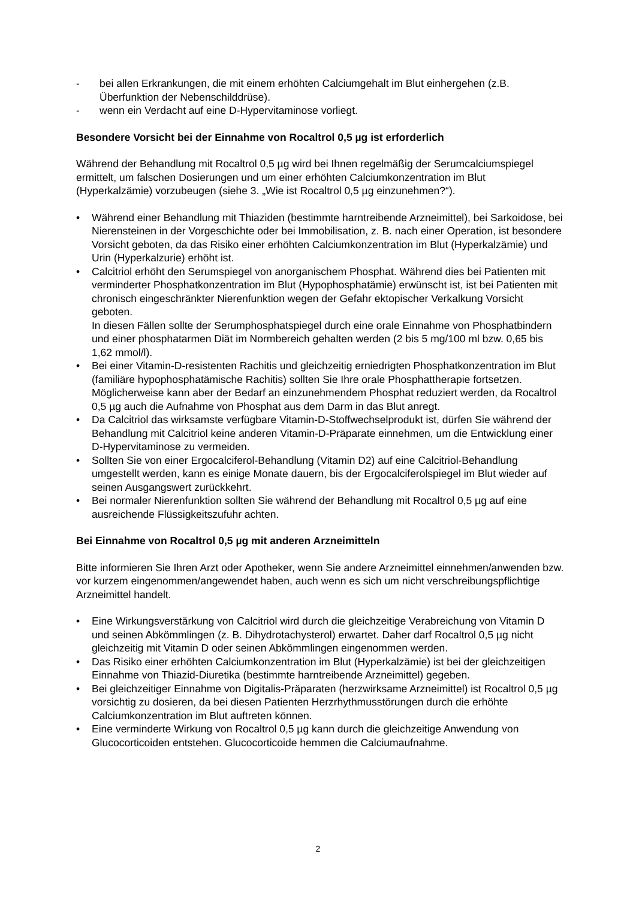- bei allen Erkrankungen, die mit einem erhöhten Calciumgehalt im Blut einhergehen (z.B. Überfunktion der Nebenschilddrüse).
- wenn ein Verdacht auf eine D-Hypervitaminose vorliegt.
Besondere Vorsicht bei der Einnahme von Rocaltrol 0,5 µg ist erforderlich
Während der Behandlung mit Rocaltrol 0,5 µg wird bei Ihnen regelmäßig der Serumcalciumspiegel ermittelt, um falschen Dosierungen und um einer erhöhten Calciumkonzentration im Blut (Hyperkalzämie) vorzubeugen (siehe 3. „Wie ist Rocaltrol 0,5 µg einzunehmen?“).
• Während einer Behandlung mit Thiaziden (bestimmte harntreibende Arzneimittel), bei Sarkoidose, bei Nierensteinen in der Vorgeschichte oder bei Immobilisation, z. B. nach einer Operation, ist besondere Vorsicht geboten, da das Risiko einer erhöhten Calciumkonzentration im Blut (Hyperkalzämie) und Urin (Hyperkalzurie) erhöht ist.
• Calcitriol erhöht den Serumspiegel von anorganischem Phosphat. Während dies bei Patienten mit verminderter Phosphatkonzentration im Blut (Hypophosphatämie) erwünscht ist, ist bei Patienten mit chronisch eingeschränkter Nierenfunktion wegen der Gefahr ektopischer Verkalkung Vorsicht geboten.
In diesen Fällen sollte der Serumphosphatspiegel durch eine orale Einnahme von Phosphatbindern und einer phosphatarmen Diät im Normbereich gehalten werden (2 bis 5 mg/100 ml bzw. 0,65 bis 1,62 mmol/l).
• Bei einer Vitamin-D-resistenten Rachitis und gleichzeitig erniedrigten Phosphatkonzentration im Blut (familiäre hypophosphatämische Rachitis) sollten Sie Ihre orale Phosphattherapie fortsetzen. Möglicherweise kann aber der Bedarf an einzunehmendem Phosphat reduziert werden, da Rocaltrol 0,5 µg auch die Aufnahme von Phosphat aus dem Darm in das Blut anregt.
• Da Calcitriol das wirksamste verfügbare Vitamin-D-Stoffwechselprodukt ist, dürfen Sie während der Behandlung mit Calcitriol keine anderen Vitamin-D-Präparate einnehmen, um die Entwicklung einer D-Hypervitaminose zu vermeiden.
• Sollten Sie von einer Ergocalciferol-Behandlung (Vitamin D2) auf eine Calcitriol-Behandlung umgestellt werden, kann es einige Monate dauern, bis der Ergocalciferolspiegel im Blut wieder auf seinen Ausgangswert zurückkehrt.
• Bei normaler Nierenfunktion sollten Sie während der Behandlung mit Rocaltrol 0,5 µg auf eine ausreichende Flüssigkeitszufuhr achten.
Bei Einnahme von Rocaltrol 0,5 µg mit anderen Arzneimitteln
Bitte informieren Sie Ihren Arzt oder Apotheker, wenn Sie andere Arzneimittel einnehmen/anwenden bzw. vor kurzem eingenommen/angewendet haben, auch wenn es sich um nicht verschreibungspflichtige Arzneimittel handelt.
• Eine Wirkungsverstärkung von Calcitriol wird durch die gleichzeitige Verabreichung von Vitamin D und seinen Abkömmlingen (z. B. Dihydrotachysterol) erwartet. Daher darf Rocaltrol 0,5 µg nicht gleichzeitig mit Vitamin D oder seinen Abkömmlingen eingenommen werden.
• Das Risiko einer erhöhten Calciumkonzentration im Blut (Hyperkalzämie) ist bei der gleichzeitigen Einnahme von Thiazid-Diuretika (bestimmte harntreibende Arzneimittel) gegeben.
• Bei gleichzeitiger Einnahme von Digitalis-Präparaten (herzwirksame Arzneimittel) ist Rocaltrol 0,5 µg vorsichtig zu dosieren, da bei diesen Patienten Herzrhythmusstörungen durch die erhöhte Calciumkonzentration im Blut auftreten können.
• Eine verminderte Wirkung von Rocaltrol 0,5 µg kann durch die gleichzeitige Anwendung von Glucocorticoiden entstehen. Glucocorticoide hemmen die Calciumaufnahme.
2